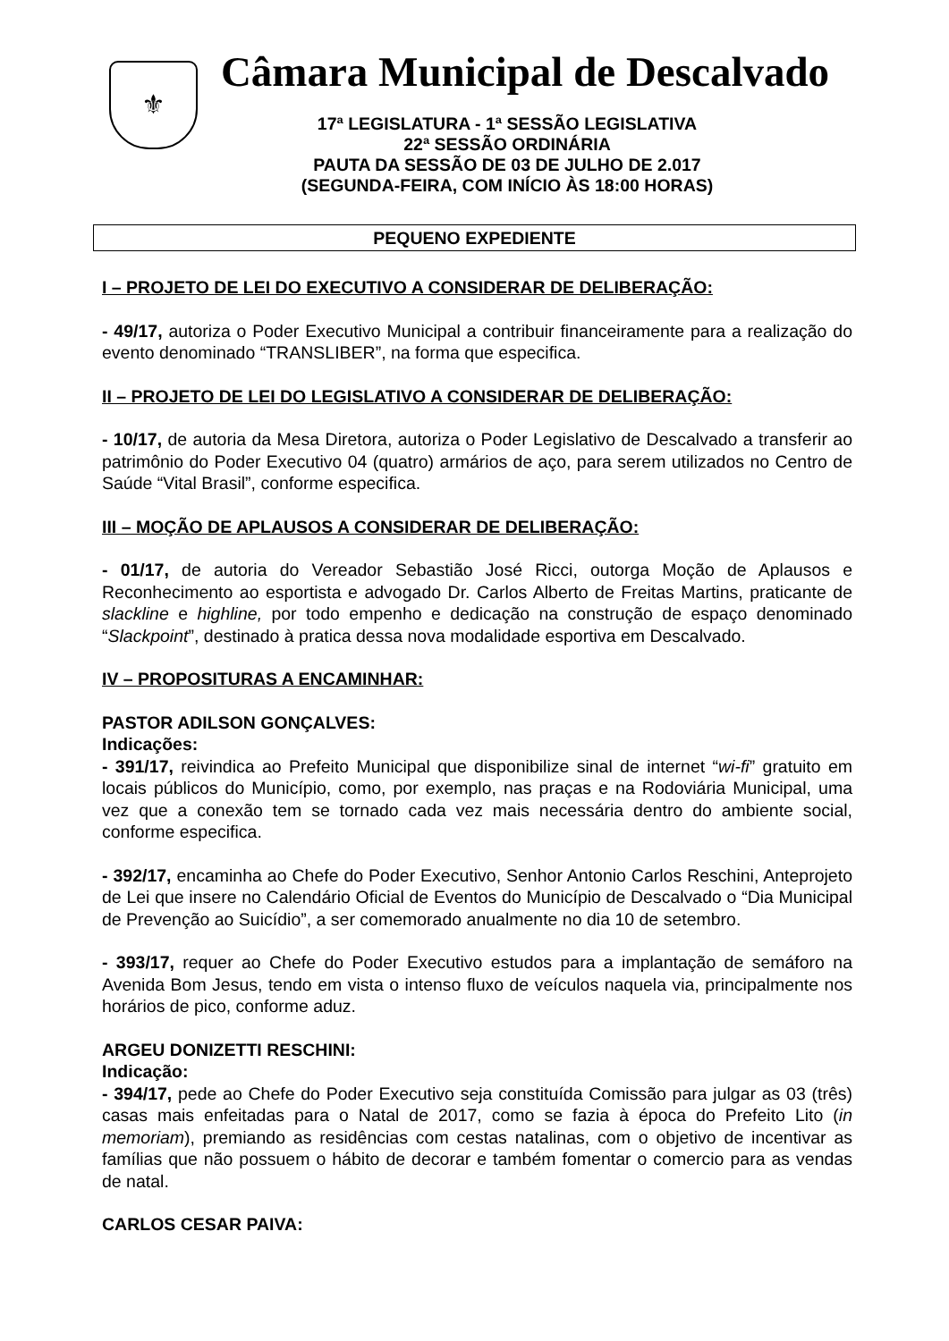⚜
Câmara Municipal de Descalvado
17ª LEGISLATURA - 1ª SESSÃO LEGISLATIVA
22ª SESSÃO ORDINÁRIA
PAUTA DA SESSÃO DE 03 DE JULHO DE 2.017
(SEGUNDA-FEIRA, COM INÍCIO ÀS 18:00 HORAS)
PEQUENO EXPEDIENTE
I – PROJETO DE LEI DO EXECUTIVO A CONSIDERAR DE DELIBERAÇÃO:
- 49/17, autoriza o Poder Executivo Municipal a contribuir financeiramente para a realização do evento denominado “TRANSLIBER”, na forma que especifica.
II – PROJETO DE LEI DO LEGISLATIVO A CONSIDERAR DE DELIBERAÇÃO:
- 10/17, de autoria da Mesa Diretora, autoriza o Poder Legislativo de Descalvado a transferir ao patrimônio do Poder Executivo 04 (quatro) armários de aço, para serem utilizados no Centro de Saúde “Vital Brasil”, conforme especifica.
III – MOÇÃO DE APLAUSOS A CONSIDERAR DE DELIBERAÇÃO:
- 01/17, de autoria do Vereador Sebastião José Ricci, outorga Moção de Aplausos e Reconhecimento ao esportista e advogado Dr. Carlos Alberto de Freitas Martins, praticante de slackline e highline, por todo empenho e dedicação na construção de espaço denominado “Slackpoint”, destinado à pratica dessa nova modalidade esportiva em Descalvado.
IV – PROPOSITURAS A ENCAMINHAR:
PASTOR ADILSON GONÇALVES:
Indicações:
- 391/17, reivindica ao Prefeito Municipal que disponibilize sinal de internet “wi-fi” gratuito em locais públicos do Município, como, por exemplo, nas praças e na Rodoviária Municipal, uma vez que a conexão tem se tornado cada vez mais necessária dentro do ambiente social, conforme especifica.
- 392/17, encaminha ao Chefe do Poder Executivo, Senhor Antonio Carlos Reschini, Anteprojeto de Lei que insere no Calendário Oficial de Eventos do Município de Descalvado o “Dia Municipal de Prevenção ao Suicídio”, a ser comemorado anualmente no dia 10 de setembro.
- 393/17, requer ao Chefe do Poder Executivo estudos para a implantação de semáforo na Avenida Bom Jesus, tendo em vista o intenso fluxo de veículos naquela via, principalmente nos horários de pico, conforme aduz.
ARGEU DONIZETTI RESCHINI:
Indicação:
- 394/17, pede ao Chefe do Poder Executivo seja constituída Comissão para julgar as 03 (três) casas mais enfeitadas para o Natal de 2017, como se fazia à época do Prefeito Lito (in memoriam), premiando as residências com cestas natalinas, com o objetivo de incentivar as famílias que não possuem o hábito de decorar e também fomentar o comercio para as vendas de natal.
CARLOS CESAR PAIVA: